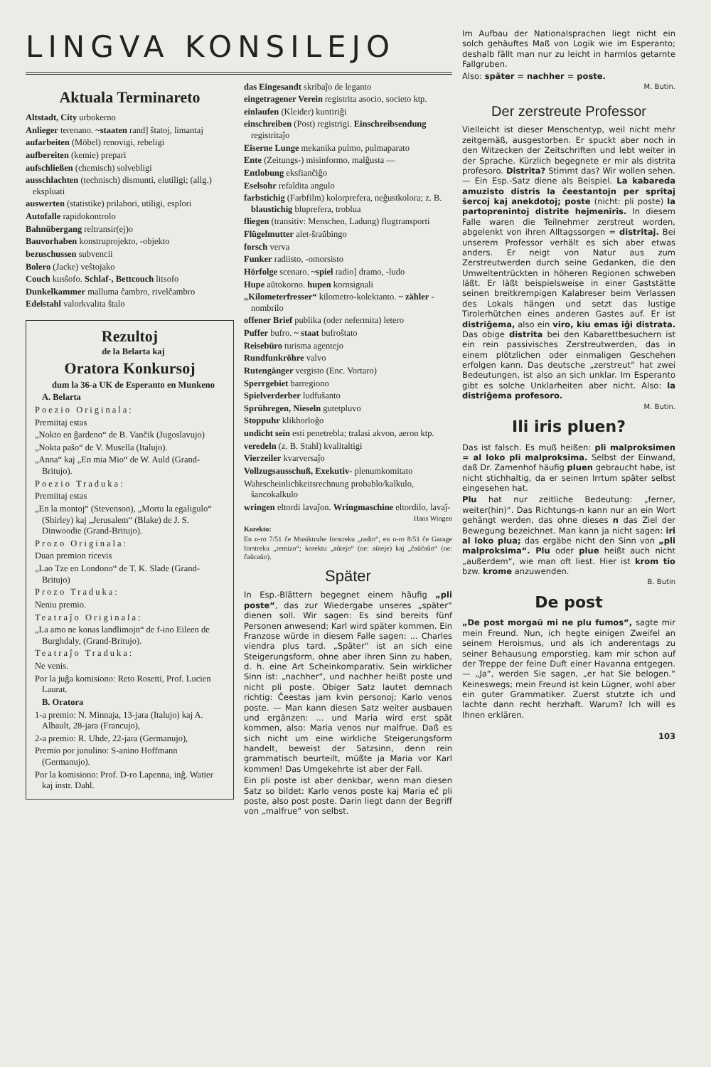LINGVA KONSILEJO
Aktuala Terminareto
Altstadt, City urbokerno
Anlieger terenano. ~staaten rand] ŝtatoj, limantaj
aufarbeiten (Möbel) renovigi, rebeligi
aufbereiten (kemie) prepari
aufschließen (chemisch) solvebligi
ausschlachten (technisch) dismunti, elutiligi; (allg.) ekspluati
auswerten (statistike) prilabori, utiligi, esplori
Autofalle rapidokontrolo
Bahnübergang reltransir(ej)o
Bauvorhaben konstruprojekto, -objekto
bezuschussen subvencii
Bolero (Jacke) veŝtojako
Couch kusŝofo. Schlaf-, Bettcouch litsofo
Dunkelkammer malluma ĉambro, rivelĉambro
Edelstahl valorkvalita ŝtalo
Rezultoj
de la Belarta kaj
Oratora Konkursoj
dum la 36-a UK de Esperanto en Munkeno
A. Belarta
Poezio Originala:
Premiitaj estas
„Nokto en ĝardeno“ de B. Vančik (Jugoslavujo)
„Nokta paŝo“ de V. Musella (Italujo).
„Anna“ kaj „En mia Mio“ de W. Auld (Grand-Britujo).
Poezio Traduka:
Premiitaj estas
„En la montoj“ (Stevenson), „Mortu la egaligulo“ (Shirley) kaj „Jerusalem“ (Blake) de J. S. Dinwoodie (Grand-Britujo).
Prozo Originala:
Duan premion ricevis
„Lao Tze en Londono“ de T. K. Slade (Grand-Britujo)
Prozo Traduka:
Neniu premio.
Teatraĵo Originala:
„La amo ne konas landlimojn“ de f-ino Eileen de Burghdaly, (Grand-Britujo).
Teatraĵo Traduka:
Ne venis.
Por la juĝa komisiono: Reto Rosetti, Prof. Lucien Laurat.
B. Oratora
1-a premio: N. Minnaja, 13-jara (Italujo) kaj A. Albault, 28-jara (Francujo),
2-a premio: R. Uhde, 22-jara (Germanujo),
Premio por junulino: S-anino Hoffmann (Germanujo).
Por la komisiono: Prof. D-ro Lapenna, inĝ. Watier kaj instr. Dahl.
das Eingesandt skribaĵo de leganto
eingetragener Verein registrita asocio, societo ktp.
einlaufen (Kleider) kuntiriĝi
einschreiben (Post) registrigi. Einschreibsendung registritaĵo
Eiserne Lunge mekanika pulmo, pulmaparato
Ente (Zeitungs-) misinformo, malĝusta —
Entlobung eksfianĉiĝo
Eselsohr refaldita angulo
farbstichig (Farbfilm) kolorprefera, neĝustkolora; z. B. blaustichig bluprefera, troblua
fliegen (transitiv: Menschen, Ladung) flugtransporti
Flügelmutter alet-ŝraŭbingo
forsch verva
Funker radiisto, -omorsisto
Hörfolge scenaro. ~spiel radio] dramo, -ludo
Hupe aŭtokorno. hupen kornsignali
„Kilometerfresser“ kilometro-kolektanto. ~ zähler -nombrilo
offener Brief publika (oder nefermita) letero
Puffer bufro. ~ staat bufroŝtato
Reisebüro turisma agentejo
Rundfunkröhre valvo
Rutengänger vergisto (Enc. Vortaro)
Sperrgebiet barregiono
Spielverderber ludfuŝanto
Sprühregen, Nieseln gutetpluvo
Stoppuhr klikhorloĝo
undicht sein esti penetrebla; tralasi akvon, aeron ktp.
veredeln (z. B. Stahl) kvalitaltigi
Vierzeiler kvarversaĵo
Vollzugsausschuß, Exekutiv- plenumkomitato
Wahrscheinlichkeitsrechnung probablo/kalkulo, ŝancokalkulo
wringen eltordi lavaĵon. Wringmaschine eltordilo, lavaĵ-
Hans Wingen
Korekto:
En n-ro 7/51 ĉe Musiktruhe forstreku „radio“, en n-ro 8/51 ĉe Garage forstreku „remizo“; korektu „aŭtejo“ (ne: aŭteje) kaj „ĉaŭĉaŭo“ (ne: ĉaŭcaŭo).
Später
In Esp.-Blättern begegnet einem häufig „pli poste“, das zur Wiedergabe unseres „später“ dienen soll. Wir sagen: Es sind bereits fünf Personen anwesend; Karl wird später kommen. Ein Franzose würde in diesem Falle sagen: ... Charles viendra plus tard. „Später“ ist an sich eine Steigerungsform, ohne aber ihren Sinn zu haben, d. h. eine Art Scheinkomparativ. Sein wirklicher Sinn ist: „nachher“, und nachher heißt poste und nicht pli poste. Obiger Satz lautet demnach richtig: Ĉeestas jam kvin personoj; Karlo venos poste. — Man kann diesen Satz weiter ausbauen und ergänzen: ... und Maria wird erst spät kommen, also: Maria venos nur malfrue. Daß es sich nicht um eine wirkliche Steigerungsform handelt, beweist der Satzsinn, denn rein grammatisch beurteilt, müßte ja Maria vor Karl kommen! Das Umgekehrte ist aber der Fall.
Ein pli poste ist aber denkbar, wenn man diesen Satz so bildet: Karlo venos poste kaj Maria eĉ pli poste, also post poste. Darin liegt dann der Begriff von „malfrue“ von selbst.
Im Aufbau der Nationalsprachen liegt nicht ein solch gehäuftes Maß von Logik wie im Esperanto; deshalb fällt man nur zu leicht in harmlos getarnte Fallgruben.
Also: später = nachher = poste.
M. Butin.
Der zerstreute Professor
Vielleicht ist dieser Menschentyp, weil nicht mehr zeitgemäß, ausgestorben. Er spuckt aber noch in den Witzecken der Zeitschriften und lebt weiter in der Sprache. Kürzlich begegnete er mir als distrita profesoro. Distrita? Stimmt das? Wir wollen sehen. — Ein Esp.-Satz diene als Beispiel. La kabareda amuzisto distris la ĉeestantojn per spritaj ŝercoj kaj anekdotoj; poste (nicht: pli poste) la partoprenintoj distrite hejmeniris. In diesem Falle waren die Teilnehmer zerstreut worden, abgelenkt von ihren Alltagssorgen = distritaj. Bei unserem Professor verhält es sich aber etwas anders. Er neigt von Natur aus zum Zerstreutwerden durch seine Gedanken, die den Umweltentrückten in höheren Regionen schweben läßt. Er läßt beispielsweise in einer Gaststätte seinen breitkrempigen Kalabreser beim Verlassen des Lokals hängen und setzt das lustige Tirolerhütchen eines anderen Gastes auf. Er ist distriĝema, also ein viro, kiu emas iĝi distrata. Das obige distrita bei den Kabarettbesuchern ist ein rein passivisches Zerstreutwerden, das in einem plötzlichen oder einmaligen Geschehen erfolgen kann. Das deutsche „zerstreut“ hat zwei Bedeutungen, ist also an sich unklar. Im Esperanto gibt es solche Unklarheiten aber nicht. Also: la distriĝema profesoro.
M. Butin.
Ili iris pluen?
Das ist falsch. Es muß heißen: pli malproksimen = al loko pli malproksima. Selbst der Einwand, daß Dr. Zamenhof häufig pluen gebraucht habe, ist nicht stichhaltig, da er seinen Irrtum später selbst eingesehen hat.
Plu hat nur zeitliche Bedeutung: „ferner, weiter(hin)“. Das Richtungs-n kann nur an ein Wort gehängt werden, das ohne dieses n das Ziel der Bewegung bezeichnet. Man kann ja nicht sagen: iri al loko plua; das ergäbe nicht den Sinn von „pli malproksima“. Plu oder plue heißt auch nicht „außerdem“, wie man oft liest. Hier ist krom tio bzw. krome anzuwenden.
B. Butin
De post
„De post morgaŭ mi ne plu fumos“, sagte mir mein Freund. Nun, ich hegte einigen Zweifel an seinem Heroismus, und als ich anderentags zu seiner Behausung emporstieg, kam mir schon auf der Treppe der feine Duft einer Havanna entgegen. — „Ja“, werden Sie sagen, „er hat Sie belogen.“ Keineswegs; mein Freund ist kein Lügner, wohl aber ein guter Grammatiker. Zuerst stutzte ich und lachte dann recht herzhaft. Warum? Ich will es Ihnen erklären.
103